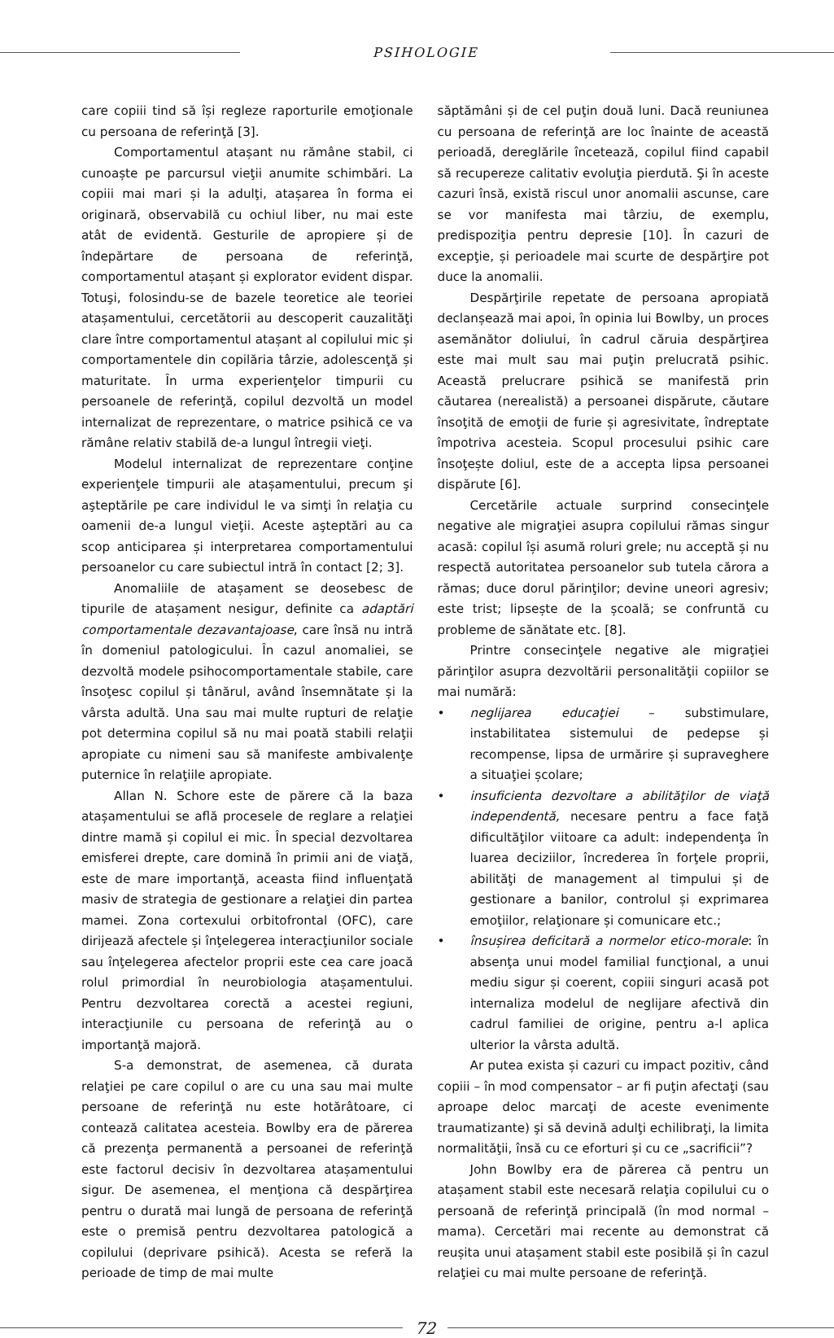PSIHOLOGIE
care copiii tind să își regleze raporturile emoţionale cu persoana de referinţă [3].
Comportamentul atașant nu rămâne stabil, ci cunoaște pe parcursul vieţii anumite schimbări. La copiii mai mari și la adulţi, atașarea în forma ei originară, observabilă cu ochiul liber, nu mai este atât de evidentă. Gesturile de apropiere și de îndepărtare de persoana de referinţă, comportamentul atașant și explorator evident dispar. Totuşi, folosindu-se de bazele teoretice ale teoriei atașamentului, cercetătorii au descoperit cauzalităţi clare între comportamentul atașant al copilului mic și comportamentele din copilăria târzie, adolescenţă și maturitate. În urma experienţelor timpurii cu persoanele de referinţă, copilul dezvoltă un model internalizat de reprezentare, o matrice psihică ce va rămâne relativ stabilă de-a lungul întregii vieţi.
Modelul internalizat de reprezentare conţine experienţele timpurii ale atașamentului, precum şi aşteptările pe care individul le va simţi în relaţia cu oamenii de-a lungul vieţii. Aceste aşteptări au ca scop anticiparea și interpretarea comportamentului persoanelor cu care subiectul intră în contact [2; 3].
Anomaliile de atașament se deosebesc de tipurile de atașament nesigur, definite ca adaptări comportamentale dezavantajoase, care însă nu intră în domeniul patologicului. În cazul anomaliei, se dezvoltă modele psihocomportamentale stabile, care însoţesc copilul și tânărul, având însemnătate și la vârsta adultă. Una sau mai multe rupturi de relaţie pot determina copilul să nu mai poată stabili relaţii apropiate cu nimeni sau să manifeste ambivalenţe puternice în relaţiile apropiate.
Allan N. Schore este de părere că la baza atașamentului se află procesele de reglare a relaţiei dintre mamă și copilul ei mic. În special dezvoltarea emisferei drepte, care domină în primii ani de viaţă, este de mare importanţă, aceasta fiind influenţată masiv de strategia de gestionare a relaţiei din partea mamei. Zona cortexului orbitofrontal (OFC), care dirijează afectele și înţelegerea interacţiunilor sociale sau înţelegerea afectelor proprii este cea care joacă rolul primordial în neurobiologia atașamentului. Pentru dezvoltarea corectă a acestei regiuni, interacţiunile cu persoana de referinţă au o importanţă majoră.
S-a demonstrat, de asemenea, că durata relaţiei pe care copilul o are cu una sau mai multe persoane de referinţă nu este hotărâtoare, ci contează calitatea acesteia. Bowlby era de părerea că prezenţa permanentă a persoanei de referinţă este factorul decisiv în dezvoltarea atașamentului sigur. De asemenea, el menţiona că despărţirea pentru o durată mai lungă de persoana de referinţă este o premisă pentru dezvoltarea patologică a copilului (deprivare psihică). Acesta se referă la perioade de timp de mai multe
săptămâni și de cel puţin două luni. Dacă reuniunea cu persoana de referinţă are loc înainte de această perioadă, dereglările încetează, copilul fiind capabil să recupereze calitativ evoluţia pierdută. Şi în aceste cazuri însă, există riscul unor anomalii ascunse, care se vor manifesta mai târziu, de exemplu, predispoziţia pentru depresie [10]. În cazuri de excepţie, și perioadele mai scurte de despărţire pot duce la anomalii.
Despărţirile repetate de persoana apropiată declanșează mai apoi, în opinia lui Bowlby, un proces asemănător doliului, în cadrul căruia despărţirea este mai mult sau mai puţin prelucrată psihic. Această prelucrare psihică se manifestă prin căutarea (nerealistă) a persoanei dispărute, căutare însoţită de emoţii de furie și agresivitate, îndreptate împotriva acesteia. Scopul procesului psihic care însoţește doliul, este de a accepta lipsa persoanei dispărute [6].
Cercetările actuale surprind consecinţele negative ale migraţiei asupra copilului rămas singur acasă: copilul își asumă roluri grele; nu acceptă și nu respectă autoritatea persoanelor sub tutela cărora a rămas; duce dorul părinţilor; devine uneori agresiv; este trist; lipsește de la școală; se confruntă cu probleme de sănătate etc. [8].
Printre consecinţele negative ale migraţiei părinţilor asupra dezvoltării personalităţii copiilor se mai numără:
• neglijarea educaţiei – substimulare, instabilitatea sistemului de pedepse și recompense, lipsa de urmărire și supraveghere a situaţiei școlare;
• insuficienta dezvoltare a abilităţilor de viaţă independentă, necesare pentru a face faţă dificultăţilor viitoare ca adult: independenţa în luarea deciziilor, încrederea în forţele proprii, abilităţi de management al timpului și de gestionare a banilor, controlul și exprimarea emoţiilor, relaţionare și comunicare etc.;
• însușirea deficitară a normelor etico-morale: în absenţa unui model familial funcţional, a unui mediu sigur și coerent, copiii singuri acasă pot internaliza modelul de neglijare afectivă din cadrul familiei de origine, pentru a-l aplica ulterior la vârsta adultă.
Ar putea exista și cazuri cu impact pozitiv, când copiii – în mod compensator – ar fi puţin afectaţi (sau aproape deloc marcaţi de aceste evenimente traumatizante) şi să devină adulţi echilibraţi, la limita normalităţii, însă cu ce eforturi și cu ce „sacrificii”?
John Bowlby era de părerea că pentru un atașament stabil este necesară relaţia copilului cu o persoană de referinţă principală (în mod normal – mama). Cercetări mai recente au demonstrat că reușita unui atașament stabil este posibilă și în cazul relaţiei cu mai multe persoane de referinţă.
72